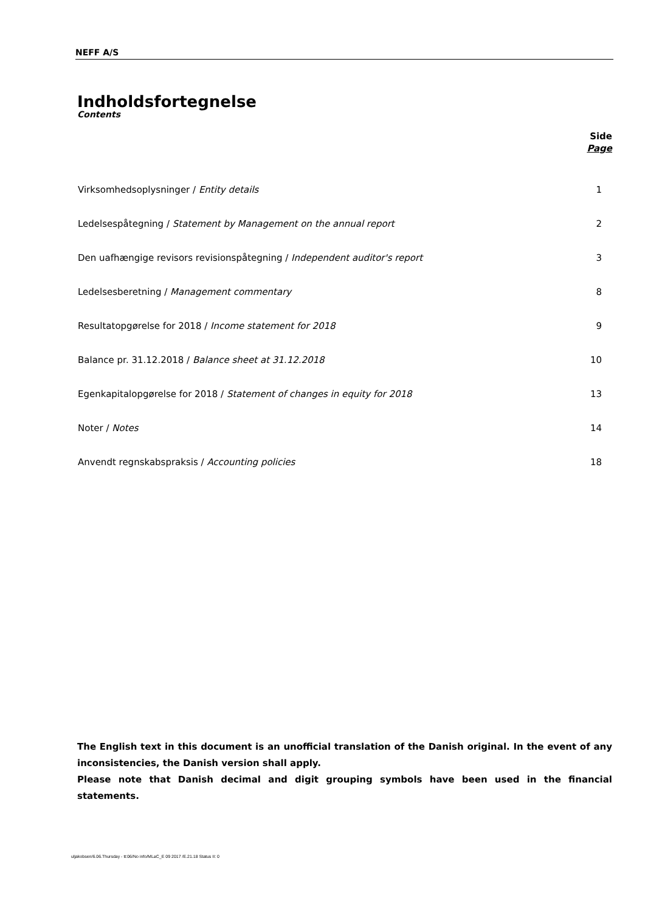NEFF A/S
Indholdsfortegnelse
Contents
Side
Page
| Virksomhedsoplysninger / Entity details | 1 |
| Ledelsespåtegning / Statement by Management on the annual report | 2 |
| Den uafhængige revisors revisionspåtegning / Independent auditor's report | 3 |
| Ledelsesberetning / Management commentary | 8 |
| Resultatopgørelse for 2018 / Income statement for 2018 | 9 |
| Balance pr. 31.12.2018 / Balance sheet at 31.12.2018 | 10 |
| Egenkapitalopgørelse for 2018 / Statement of changes in equity for 2018 | 13 |
| Noter / Notes | 14 |
| Anvendt regnskabspraksis / Accounting policies | 18 |
The English text in this document is an unofficial translation of the Danish original. In the event of any inconsistencies, the Danish version shall apply.
Please note that Danish decimal and digit grouping symbols have been used in the financial statements.
uljakobsen/6.06.Thursday - tt:06/No info/MLaC_E 09 2017 /E.21.18 Status II: 0